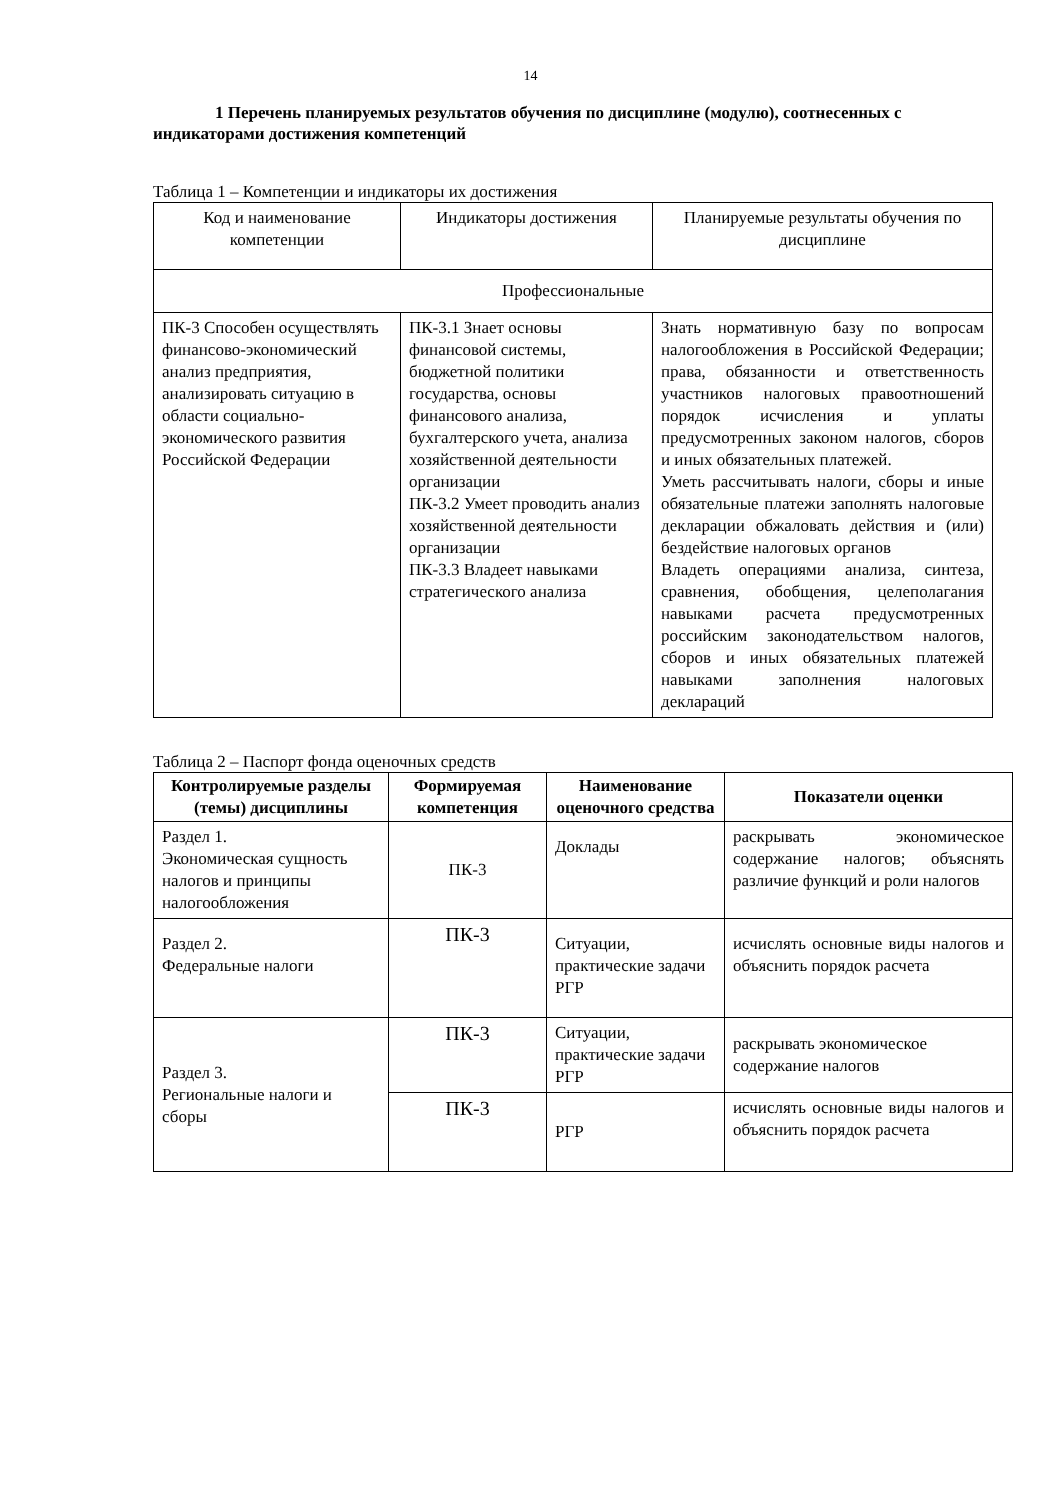14
1 Перечень планируемых результатов обучения по дисциплине (модулю), соотнесенных с индикаторами достижения компетенций
Таблица 1 – Компетенции и индикаторы их достижения
| Код и наименование компетенции | Индикаторы достижения | Планируемые результаты обучения по дисциплине |
| Профессиональные | | |
| ПК-3 Способен осуществлять финансово-экономический анализ предприятия, анализировать ситуацию в области социально-экономического развития Российской Федерации | ПК-3.1 Знает основы финансовой системы, бюджетной политики государства, основы финансового анализа, бухгалтерского учета, анализа хозяйственной деятельности организации ПК-3.2 Умеет проводить анализ хозяйственной деятельности организации ПК-3.3 Владеет навыками стратегического анализа | Знать нормативную базу по вопросам налогообложения в Российской Федерации; права, обязанности и ответственность участников налоговых правоотношений порядок исчисления и уплаты предусмотренных законом налогов, сборов и иных обязательных платежей. Уметь рассчитывать налоги, сборы и иные обязательные платежи заполнять налоговые декларации обжаловать действия и (или) бездействие налоговых органов Владеть операциями анализа, синтеза, сравнения, обобщения, целеполагания навыками расчета предусмотренных российским законодательством налогов, сборов и иных обязательных платежей навыками заполнения налоговых деклараций |
Таблица 2 – Паспорт фонда оценочных средств
| Контролируемые разделы (темы) дисциплины | Формируемая компетенция | Наименование оценочного средства | Показатели оценки |
| --- | --- | --- | --- |
| Раздел 1. Экономическая сущность налогов и принципы налогообложения | ПК-3 | Доклады | раскрывать экономическое содержание налогов; объяснять различие функций и роли налогов |
| Раздел 2. Федеральные налоги | ПК-3 | Ситуации, практические задачи РГР | исчислять основные виды налогов и объяснить порядок расчета |
| Раздел 3. Региональные налоги и сборы | ПК-3 | Ситуации, практические задачи РГР | раскрывать экономическое содержание налогов |
| | ПК-3 | РГР | исчислять основные виды налогов и объяснить порядок расчета |